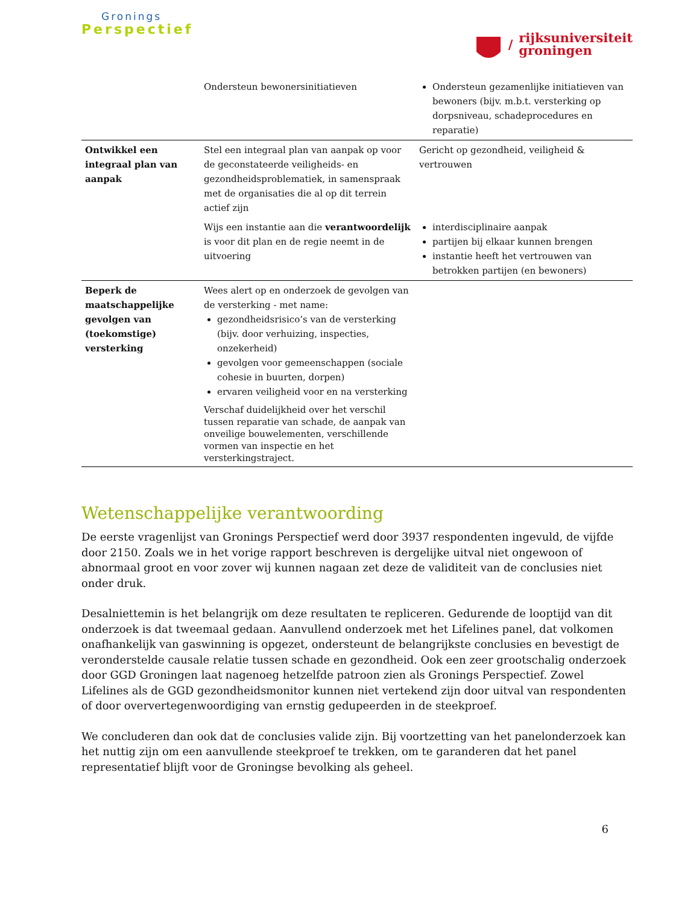Gronings
Perspectief
/
rijksuniversiteit
groningen
| | Ondersteun bewonersinitiatieven | Ondersteun gezamenlijke initiatieven van bewoners (bijv. m.b.t. versterking op dorpsniveau, schadeprocedures en reparatie) |
| Ontwikkel een integraal plan van aanpak | Stel een integraal plan van aanpak op voor de geconstateerde veiligheids- en gezondheidsproblematiek, in samenspraak met de organisaties die al op dit terrein actief zijn | Gericht op gezondheid, veiligheid & vertrouwen |
| | Wijs een instantie aan die verantwoordelijk is voor dit plan en de regie neemt in de uitvoering | interdisciplinaire aanpak partijen bij elkaar kunnen brengen instantie heeft het vertrouwen van betrokken partijen (en bewoners) |
| Beperk de maatschappelijke gevolgen van (toekomstige) versterking | Wees alert op en onderzoek de gevolgen van de versterking - met name: gezondheidsrisico’s van de versterking (bijv. door verhuizing, inspecties, onzekerheid) gevolgen voor gemeenschappen (sociale cohesie in buurten, dorpen) ervaren veiligheid voor en na versterking Verschaf duidelijkheid over het verschil tussen reparatie van schade, de aanpak van onveilige bouwelementen, verschillende vormen van inspectie en het versterkingstraject. | |
Wetenschappelijke verantwoording
De eerste vragenlijst van Gronings Perspectief werd door 3937 respondenten ingevuld, de vijfde door 2150. Zoals we in het vorige rapport beschreven is dergelijke uitval niet ongewoon of abnormaal groot en voor zover wij kunnen nagaan zet deze de validiteit van de conclusies niet onder druk.
Desalniettemin is het belangrijk om deze resultaten te repliceren. Gedurende de looptijd van dit onderzoek is dat tweemaal gedaan. Aanvullend onderzoek met het Lifelines panel, dat volkomen onafhankelijk van gaswinning is opgezet, ondersteunt de belangrijkste conclusies en bevestigt de veronderstelde causale relatie tussen schade en gezondheid. Ook een zeer grootschalig onderzoek door GGD Groningen laat nagenoeg hetzelfde patroon zien als Gronings Perspectief. Zowel Lifelines als de GGD gezondheidsmonitor kunnen niet vertekend zijn door uitval van respondenten of door oververtegenwoordiging van ernstig gedupeerden in de steekproef.
We concluderen dan ook dat de conclusies valide zijn. Bij voortzetting van het panelonderzoek kan het nuttig zijn om een aanvullende steekproef te trekken, om te garanderen dat het panel representatief blijft voor de Groningse bevolking als geheel.
6